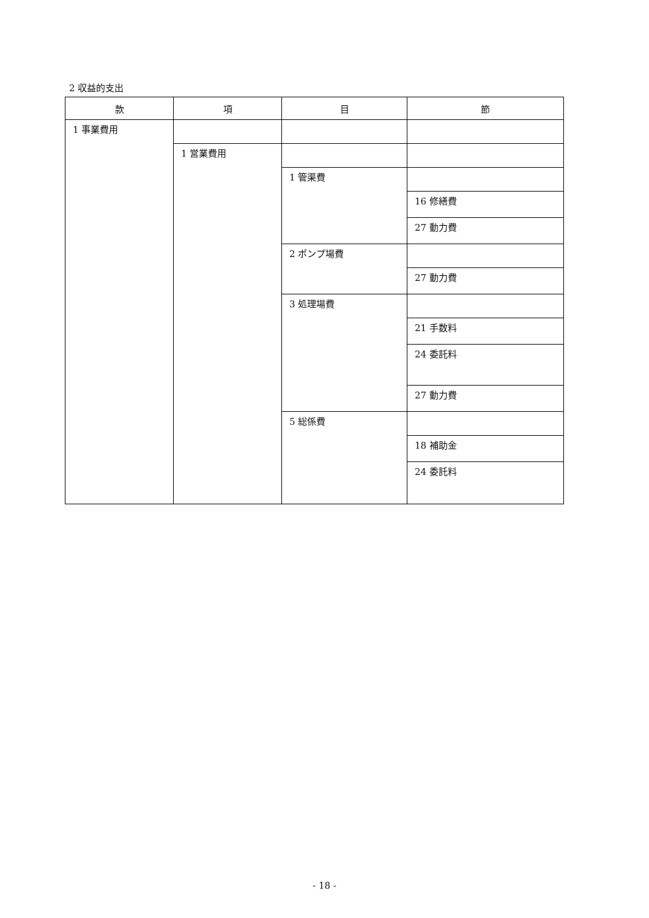2 収益的支出
| 款 | 項 | 目 | 節 |
| --- | --- | --- | --- |
| 1 事業費用 | | | |
| | 1 営業費用 | | |
| | | 1 管渠費 | |
| | | | 16 修繕費 |
| | | | 27 動力費 |
| | | 2 ポンプ場費 | |
| | | | 27 動力費 |
| | | 3 処理場費 | |
| | | | 21 手数料 |
| | | | 24 委託料 |
| | | | 27 動力費 |
| | | 5 総係費 | |
| | | | 18 補助金 |
| | | | 24 委託料 |
- 18 -